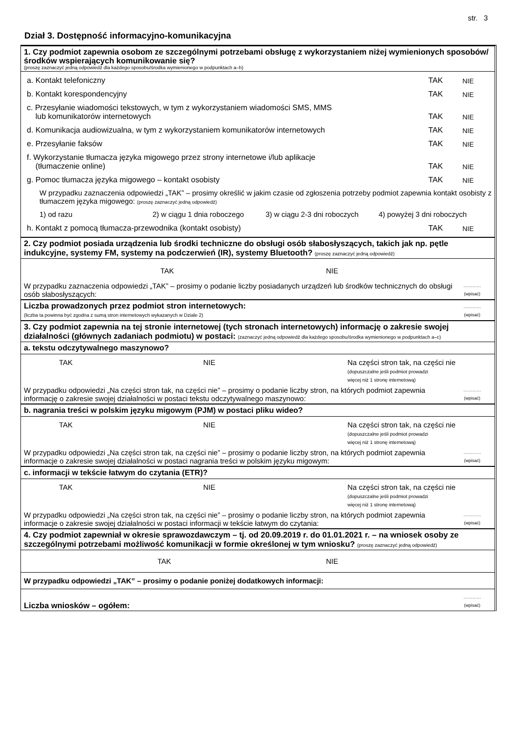str. 3
Dział 3. Dostępność informacyjno-komunikacyjna
1. Czy podmiot zapewnia osobom ze szczególnymi potrzebami obsługę z wykorzystaniem niżej wymienionych sposobów/środków wspierających komunikowanie się?
(proszę zaznaczyć jedną odpowiedź dla każdego sposobu/środka wymienionego w podpunktach a–h)
a. Kontakt telefoniczny
TAK
NIE
b. Kontakt korespondencyjny
TAK
NIE
c. Przesyłanie wiadomości tekstowych, w tym z wykorzystaniem wiadomości SMS, MMS
lub komunikatorów internetowych
TAK
NIE
d. Komunikacja audiowizualna, w tym z wykorzystaniem komunikatorów internetowych
TAK
NIE
e. Przesyłanie faksów
TAK
NIE
f. Wykorzystanie tłumacza języka migowego przez strony internetowe i/lub aplikacje
(tłumaczenie online)
TAK
NIE
g. Pomoc tłumacza języka migowego – kontakt osobisty
TAK
NIE
W przypadku zaznaczenia odpowiedzi „TAK” – prosimy określić w jakim czasie od zgłoszenia potrzeby podmiot zapewnia kontakt osobisty z tłumaczem języka migowego: (proszę zaznaczyć jedną odpowiedź)
1) od razu 2) w ciągu 1 dnia roboczego 3) w ciągu 2-3 dni roboczych 4) powyżej 3 dni roboczych
h. Kontakt z pomocą tłumacza-przewodnika (kontakt osobisty)
TAK
NIE
2. Czy podmiot posiada urządzenia lub środki techniczne do obsługi osób słabosłyszących, takich jak np. pętle indukcyjne, systemy FM, systemy na podczerwień (IR), systemy Bluetooth? (proszę zaznaczyć jedną odpowiedź)
TAK NIE
W przypadku zaznaczenia odpowiedzi „TAK” – prosimy o podanie liczby posiadanych urządzeń lub środków technicznych do obsługi osób słabosłyszących:
…………
(wpisać)
Liczba prowadzonych przez podmiot stron internetowych:
(liczba ta powinna być zgodna z sumą stron internetowych wykazanych w Dziale 2)
…………
(wpisać)
3. Czy podmiot zapewnia na tej stronie internetowej (tych stronach internetowych) informację o zakresie swojej działalności (głównych zadaniach podmiotu) w postaci: (zaznaczyć jedną odpowiedź dla każdego sposobu/środka wymienionego w podpunktach a–c)
a. tekstu odczytywalnego maszynowo?
TAK NIE Na części stron tak, na części nie
(dopuszczalne jeśli podmiot prowadzi
więcej niż 1 stronę internetową)
W przypadku odpowiedzi „Na części stron tak, na części nie” – prosimy o podanie liczby stron, na których podmiot zapewnia informację o zakresie swojej działalności w postaci tekstu odczytywalnego maszynowo:
…………
(wpisać)
b. nagrania treści w polskim języku migowym (PJM) w postaci pliku wideo?
TAK NIE Na części stron tak, na części nie
(dopuszczalne jeśli podmiot prowadzi
więcej niż 1 stronę internetową)
W przypadku odpowiedzi „Na części stron tak, na części nie” – prosimy o podanie liczby stron, na których podmiot zapewnia informacje o zakresie swojej działalności w postaci nagrania treści w polskim języku migowym:
…………
(wpisać)
c. informacji w tekście łatwym do czytania (ETR)?
TAK NIE Na części stron tak, na części nie
(dopuszczalne jeśli podmiot prowadzi
więcej niż 1 stronę internetową)
W przypadku odpowiedzi „Na części stron tak, na części nie” – prosimy o podanie liczby stron, na których podmiot zapewnia informacje o zakresie swojej działalności w postaci informacji w tekście łatwym do czytania:
…………
(wpisać)
4. Czy podmiot zapewniał w okresie sprawozdawczym – tj. od 20.09.2019 r. do 01.01.2021 r. – na wniosek osoby ze szczególnymi potrzebami możliwość komunikacji w formie określonej w tym wniosku? (proszę zaznaczyć jedną odpowiedź)
TAK NIE
W przypadku odpowiedzi „TAK” – prosimy o podanie poniżej dodatkowych informacji:
Liczba wniosków – ogółem:
…………
(wpisać)